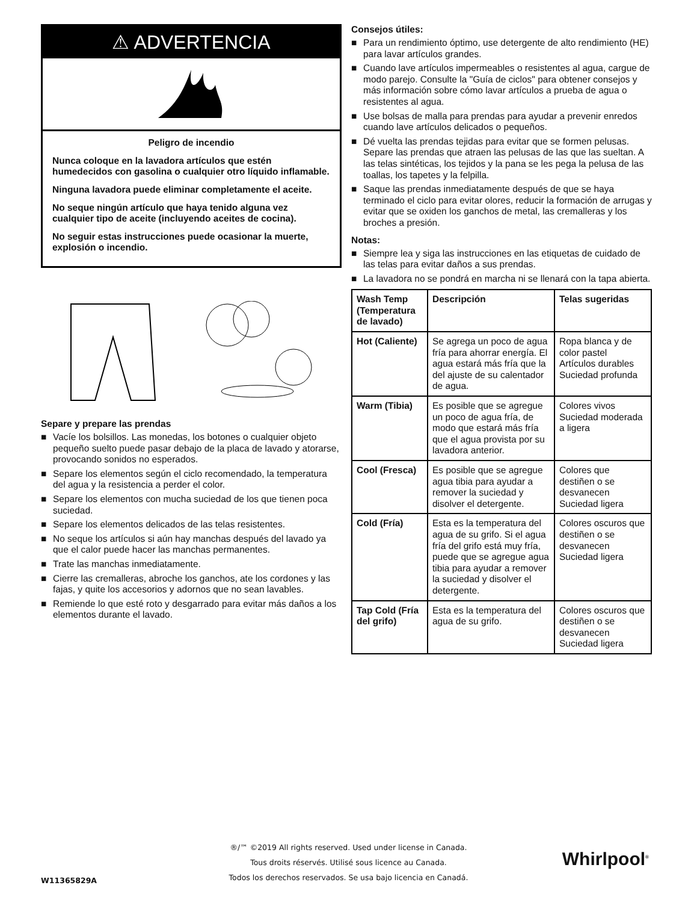⚠ ADVERTENCIA
Peligro de incendio
Nunca coloque en la lavadora artículos que estén humedecidos con gasolina o cualquier otro líquido inflamable.
Ninguna lavadora puede eliminar completamente el aceite.
No seque ningún artículo que haya tenido alguna vez cualquier tipo de aceite (incluyendo aceites de cocina).
No seguir estas instrucciones puede ocasionar la muerte, explosión o incendio.
Separe y prepare las prendas
■ Vacíe los bolsillos. Las monedas, los botones o cualquier objeto pequeño suelto puede pasar debajo de la placa de lavado y atorarse, provocando sonidos no esperados.
■ Separe los elementos según el ciclo recomendado, la temperatura del agua y la resistencia a perder el color.
■ Separe los elementos con mucha suciedad de los que tienen poca suciedad.
■ Separe los elementos delicados de las telas resistentes.
■ No seque los artículos si aún hay manchas después del lavado ya que el calor puede hacer las manchas permanentes.
■ Trate las manchas inmediatamente.
■ Cierre las cremalleras, abroche los ganchos, ate los cordones y las fajas, y quite los accesorios y adornos que no sean lavables.
■ Remiende lo que esté roto y desgarrado para evitar más daños a los elementos durante el lavado.
Consejos útiles:
■ Para un rendimiento óptimo, use detergente de alto rendimiento (HE) para lavar artículos grandes.
■ Cuando lave artículos impermeables o resistentes al agua, cargue de modo parejo. Consulte la "Guía de ciclos" para obtener consejos y más información sobre cómo lavar artículos a prueba de agua o resistentes al agua.
■ Use bolsas de malla para prendas para ayudar a prevenir enredos cuando lave artículos delicados o pequeños.
■ Dé vuelta las prendas tejidas para evitar que se formen pelusas. Separe las prendas que atraen las pelusas de las que las sueltan. A las telas sintéticas, los tejidos y la pana se les pega la pelusa de las toallas, los tapetes y la felpilla.
■ Saque las prendas inmediatamente después de que se haya terminado el ciclo para evitar olores, reducir la formación de arrugas y evitar que se oxiden los ganchos de metal, las cremalleras y los broches a presión.
Notas:
■ Siempre lea y siga las instrucciones en las etiquetas de cuidado de las telas para evitar daños a sus prendas.
■ La lavadora no se pondrá en marcha ni se llenará con la tapa abierta.
| Wash Temp (Temperatura de lavado) | Descripción | Telas sugeridas |
| --- | --- | --- |
| Hot (Caliente) | Se agrega un poco de agua fría para ahorrar energía. El agua estará más fría que la del ajuste de su calentador de agua. | Ropa blanca y de color pastel Artículos durables Suciedad profunda |
| Warm (Tibia) | Es posible que se agregue un poco de agua fría, de modo que estará más fría que el agua provista por su lavadora anterior. | Colores vivos Suciedad moderada a ligera |
| Cool (Fresca) | Es posible que se agregue agua tibia para ayudar a remover la suciedad y disolver el detergente. | Colores que destiñen o se desvanecen Suciedad ligera |
| Cold (Fría) | Esta es la temperatura del agua de su grifo. Si el agua fría del grifo está muy fría, puede que se agregue agua tibia para ayudar a remover la suciedad y disolver el detergente. | Colores oscuros que destiñen o se desvanecen Suciedad ligera |
| Tap Cold (Fría del grifo) | Esta es la temperatura del agua de su grifo. | Colores oscuros que destiñen o se desvanecen Suciedad ligera |
®/™ ©2019 All rights reserved. Used under license in Canada.
Tous droits réservés. Utilisé sous licence au Canada.
Todos los derechos reservados. Se usa bajo licencia en Canadá.
W11365829A
Whirlpool<sup>®</sup>